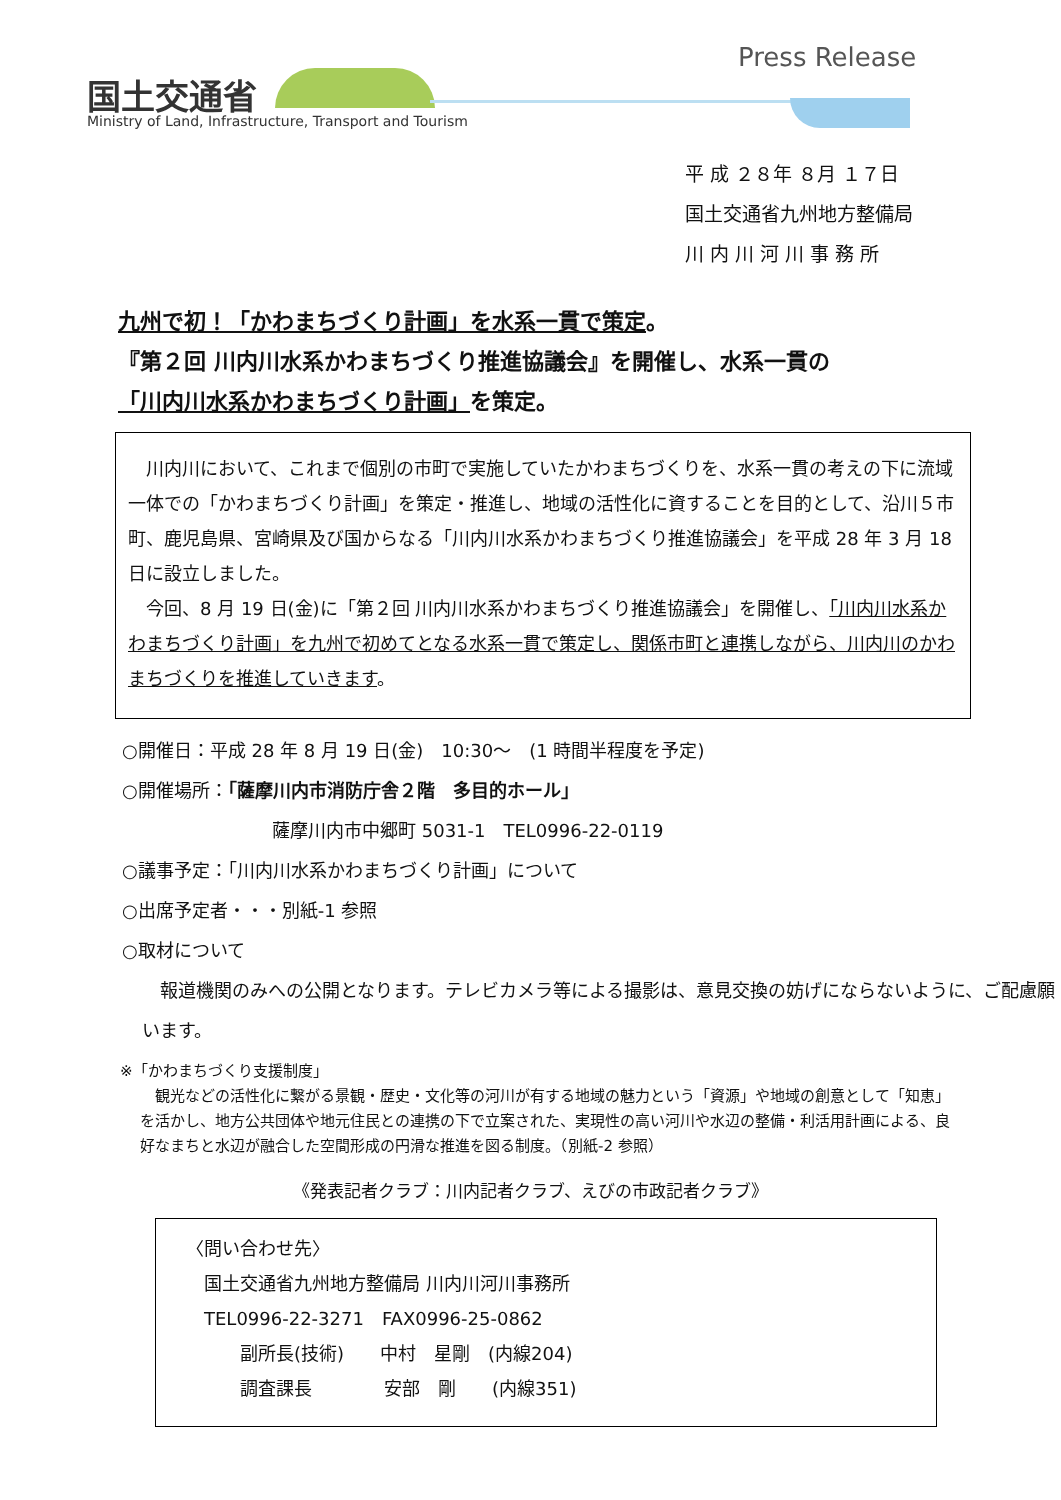国土交通省
Press Release
Ministry of Land, Infrastructure, Transport and Tourism
平 成 ２８年 ８月 １７日
国土交通省九州地方整備局
川 内 川 河 川 事 務 所
九州で初！「かわまちづくり計画」を水系一貫で策定。
『第２回 川内川水系かわまちづくり推進協議会』を開催し、水系一貫の
「川内川水系かわまちづくり計画」を策定。
　川内川において、これまで個別の市町で実施していたかわまちづくりを、水系一貫の考えの下に流域一体での「かわまちづくり計画」を策定・推進し、地域の活性化に資することを目的として、沿川５市町、鹿児島県、宮崎県及び国からなる「川内川水系かわまちづくり推進協議会」を平成 28 年 3 月 18 日に設立しました。
　今回、8 月 19 日(金)に「第２回 川内川水系かわまちづくり推進協議会」を開催し、「川内川水系かわまちづくり計画」を九州で初めてとなる水系一貫で策定し、関係市町と連携しながら、川内川のかわまちづくりを推進していきます。
○開催日：平成 28 年 8 月 19 日(金)　10:30～　(1 時間半程度を予定)
○開催場所：「薩摩川内市消防庁舎２階　多目的ホール」
薩摩川内市中郷町 5031-1　TEL0996-22-0119
○議事予定：「川内川水系かわまちづくり計画」について
○出席予定者・・・別紙-1 参照
○取材について
　報道機関のみへの公開となります。テレビカメラ等による撮影は、意見交換の妨げにならないように、ご配慮願います。
※「かわまちづくり支援制度」
　観光などの活性化に繋がる景観・歴史・文化等の河川が有する地域の魅力という「資源」や地域の創意として「知恵」を活かし、地方公共団体や地元住民との連携の下で立案された、実現性の高い河川や水辺の整備・利活用計画による、良好なまちと水辺が融合した空間形成の円滑な推進を図る制度。（別紙-2 参照）
《発表記者クラブ：川内記者クラブ、えびの市政記者クラブ》
〈問い合わせ先〉
　国土交通省九州地方整備局 川内川河川事務所
　TEL0996-22-3271　FAX0996-25-0862
　　　副所長(技術)　　中村　星剛　(内線204)
　　　調査課長　　　　安部　剛　　(内線351)